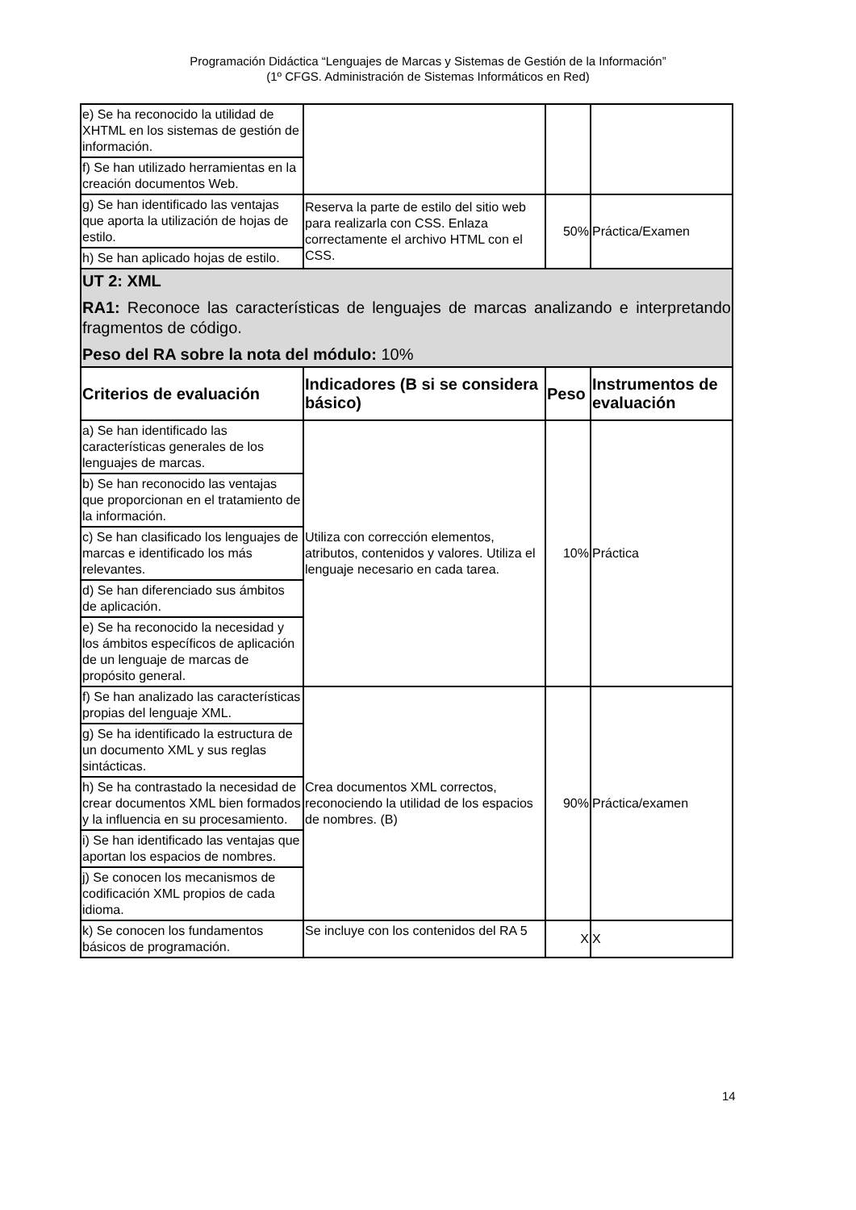Programación Didáctica “Lenguajes de Marcas y Sistemas de Gestión de la Información”
(1º CFGS. Administración de Sistemas Informáticos en Red)
| e) Se ha reconocido la utilidad de XHTML en los sistemas de gestión de información. | | | |
| f) Se han utilizado herramientas en la creación documentos Web. | | | |
| g) Se han identificado las ventajas que aporta la utilización de hojas de estilo. | Reserva la parte de estilo del sitio web para realizarla con CSS. Enlaza correctamente el archivo HTML con el CSS. | 50% | Práctica/Examen |
| h) Se han aplicado hojas de estilo. | | | |
| UT 2: XML RA1: Reconoce las características de lenguajes de marcas analizando e interpretando fragmentos de código. Peso del RA sobre la nota del módulo: 10% | | | |
| Criterios de evaluación | Indicadores (B si se considera básico) | Peso | Instrumentos de evaluación |
| a) Se han identificado las características generales de los lenguajes de marcas. | Utiliza con corrección elementos, atributos, contenidos y valores. Utiliza el lenguaje necesario en cada tarea. | 10% | Práctica |
| b) Se han reconocido las ventajas que proporcionan en el tratamiento de la información. | | | |
| c) Se han clasificado los lenguajes de marcas e identificado los más relevantes. | | | |
| d) Se han diferenciado sus ámbitos de aplicación. | | | |
| e) Se ha reconocido la necesidad y los ámbitos específicos de aplicación de un lenguaje de marcas de propósito general. | | | |
| f) Se han analizado las características propias del lenguaje XML. | Crea documentos XML correctos, reconociendo la utilidad de los espacios de nombres. (B) | 90% | Práctica/examen |
| g) Se ha identificado la estructura de un documento XML y sus reglas sintácticas. | | | |
| h) Se ha contrastado la necesidad de crear documentos XML bien formados y la influencia en su procesamiento. | | | |
| i) Se han identificado las ventajas que aportan los espacios de nombres. | | | |
| j) Se conocen los mecanismos de codificación XML propios de cada idioma. | | | |
| k) Se conocen los fundamentos básicos de programación. | Se incluye con los contenidos del RA 5 | X | X |
14